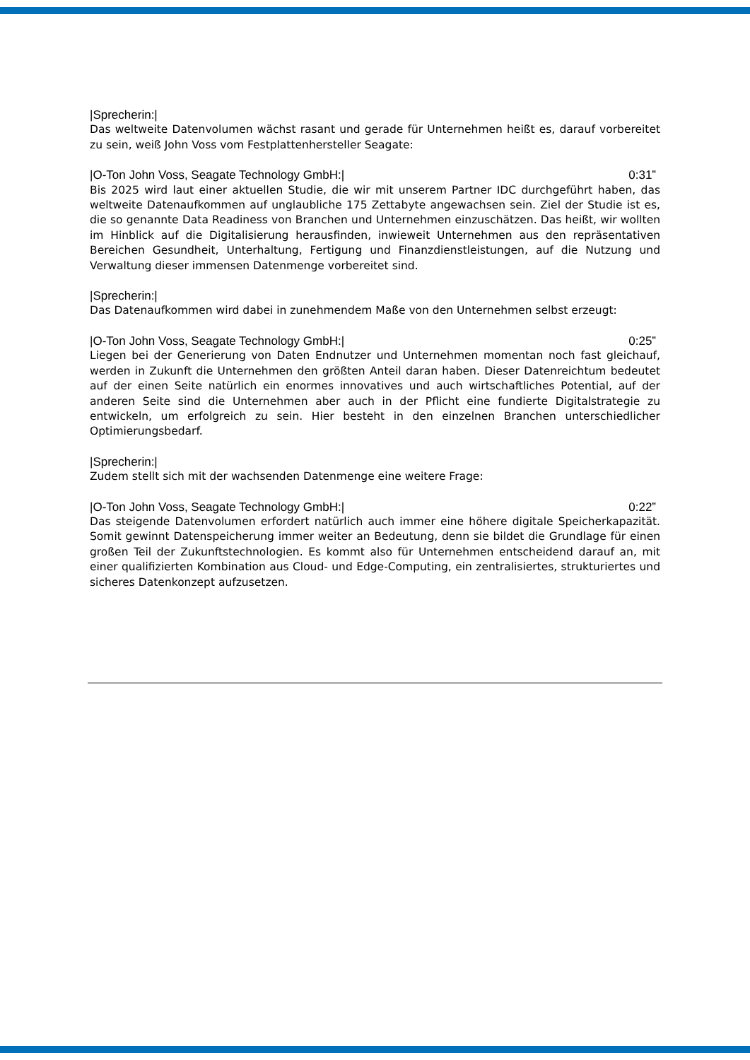|Sprecherin:|
Das weltweite Datenvolumen wächst rasant und gerade für Unternehmen heißt es, darauf vorbereitet zu sein, weiß John Voss vom Festplattenhersteller Seagate:
|O-Ton John Voss, Seagate Technology GmbH:| 0:31”
Bis 2025 wird laut einer aktuellen Studie, die wir mit unserem Partner IDC durchgeführt haben, das weltweite Datenaufkommen auf unglaubliche 175 Zettabyte angewachsen sein. Ziel der Studie ist es, die so genannte Data Readiness von Branchen und Unternehmen einzuschätzen. Das heißt, wir wollten im Hinblick auf die Digitalisierung herausfinden, inwieweit Unternehmen aus den repräsentativen Bereichen Gesundheit, Unterhaltung, Fertigung und Finanzdienstleistungen, auf die Nutzung und Verwaltung dieser immensen Datenmenge vorbereitet sind.
|Sprecherin:|
Das Datenaufkommen wird dabei in zunehmendem Maße von den Unternehmen selbst erzeugt:
|O-Ton John Voss, Seagate Technology GmbH:| 0:25”
Liegen bei der Generierung von Daten Endnutzer und Unternehmen momentan noch fast gleichauf, werden in Zukunft die Unternehmen den größten Anteil daran haben. Dieser Datenreichtum bedeutet auf der einen Seite natürlich ein enormes innovatives und auch wirtschaftliches Potential, auf der anderen Seite sind die Unternehmen aber auch in der Pflicht eine fundierte Digitalstrategie zu entwickeln, um erfolgreich zu sein. Hier besteht in den einzelnen Branchen unterschiedlicher Optimierungsbedarf.
|Sprecherin:|
Zudem stellt sich mit der wachsenden Datenmenge eine weitere Frage:
|O-Ton John Voss, Seagate Technology GmbH:| 0:22”
Das steigende Datenvolumen erfordert natürlich auch immer eine höhere digitale Speicherkapazität. Somit gewinnt Datenspeicherung immer weiter an Bedeutung, denn sie bildet die Grundlage für einen großen Teil der Zukunftstechnologien. Es kommt also für Unternehmen entscheidend darauf an, mit einer qualifizierten Kombination aus Cloud- und Edge-Computing, ein zentralisiertes, strukturiertes und sicheres Datenkonzept aufzusetzen.